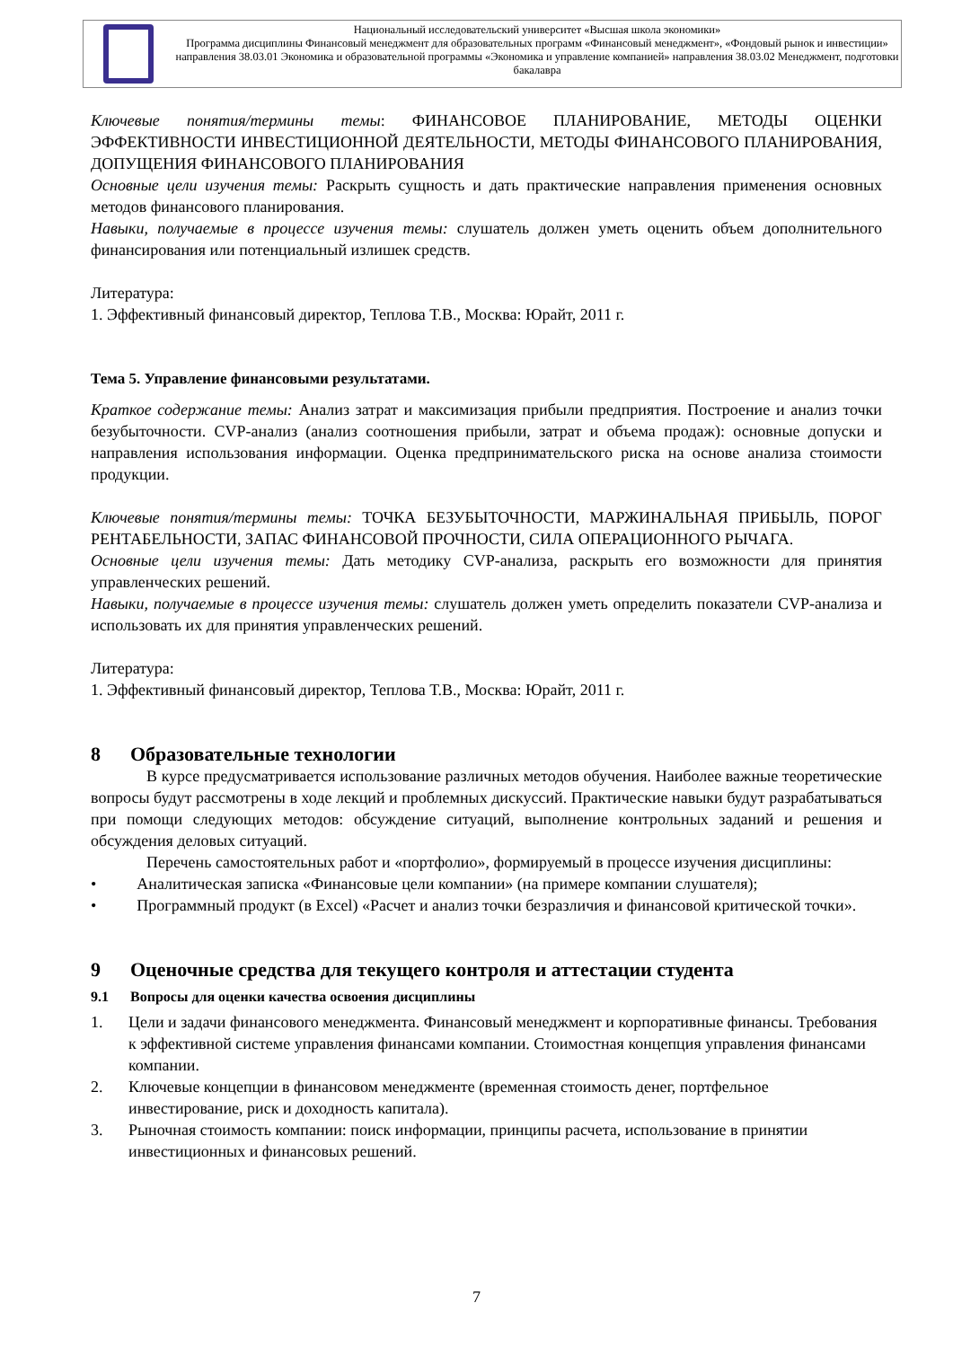Национальный исследовательский университет «Высшая школа экономики»
Программа дисциплины Финансовый менеджмент для образовательных программ «Финансовый менеджмент», «Фондовый рынок и инвестиции» направления 38.03.01 Экономика и образовательной программы «Экономика и управление компанией» направления 38.03.02 Менеджмент, подготовки бакалавра
Ключевые понятия/термины темы: ФИНАНСОВОЕ ПЛАНИРОВАНИЕ, МЕТОДЫ ОЦЕНКИ ЭФФЕКТИВНОСТИ ИНВЕСТИЦИОННОЙ ДЕЯТЕЛЬНОСТИ, МЕТОДЫ ФИНАНСОВОГО ПЛАНИРОВАНИЯ, ДОПУЩЕНИЯ ФИНАНСОВОГО ПЛАНИРОВАНИЯ
Основные цели изучения темы: Раскрыть сущность и дать практические направления применения основных методов финансового планирования.
Навыки, получаемые в процессе изучения темы: слушатель должен уметь оценить объем дополнительного финансирования или потенциальный излишек средств.
Литература:
1. Эффективный финансовый директор, Теплова Т.В., Москва: Юрайт, 2011 г.
Тема 5. Управление финансовыми результатами.
Краткое содержание темы: Анализ затрат и максимизация прибыли предприятия. Построение и анализ точки безубыточности. CVP-анализ (анализ соотношения прибыли, затрат и объема продаж): основные допуски и направления использования информации. Оценка предпринимательского риска на основе анализа стоимости продукции.
Ключевые понятия/термины темы: ТОЧКА БЕЗУБЫТОЧНОСТИ, МАРЖИНАЛЬНАЯ ПРИБЫЛЬ, ПОРОГ РЕНТАБЕЛЬНОСТИ, ЗАПАС ФИНАНСОВОЙ ПРОЧНОСТИ, СИЛА ОПЕРАЦИОННОГО РЫЧАГА.
Основные цели изучения темы: Дать методику CVP-анализа, раскрыть его возможности для принятия управленческих решений.
Навыки, получаемые в процессе изучения темы: слушатель должен уметь определить показатели CVP-анализа и использовать их для принятия управленческих решений.
Литература:
1. Эффективный финансовый директор, Теплова Т.В., Москва: Юрайт, 2011 г.
8 Образовательные технологии
В курсе предусматривается использование различных методов обучения. Наиболее важные теоретические вопросы будут рассмотрены в ходе лекций и проблемных дискуссий. Практические навыки будут разрабатываться при помощи следующих методов: обсуждение ситуаций, выполнение контрольных заданий и решения и обсуждения деловых ситуаций.
Перечень самостоятельных работ и «портфолио», формируемый в процессе изучения дисциплины:
• Аналитическая записка «Финансовые цели компании» (на примере компании слушателя);
• Программный продукт (в Excel) «Расчет и анализ точки безразличия и финансовой критической точки».
9 Оценочные средства для текущего контроля и аттестации студента
9.1 Вопросы для оценки качества освоения дисциплины
1. Цели и задачи финансового менеджмента. Финансовый менеджмент и корпоративные финансы. Требования к эффективной системе управления финансами компании. Стоимостная концепция управления финансами компании.
2. Ключевые концепции в финансовом менеджменте (временная стоимость денег, портфельное инвестирование, риск и доходность капитала).
3. Рыночная стоимость компании: поиск информации, принципы расчета, использование в принятии инвестиционных и финансовых решений.
7